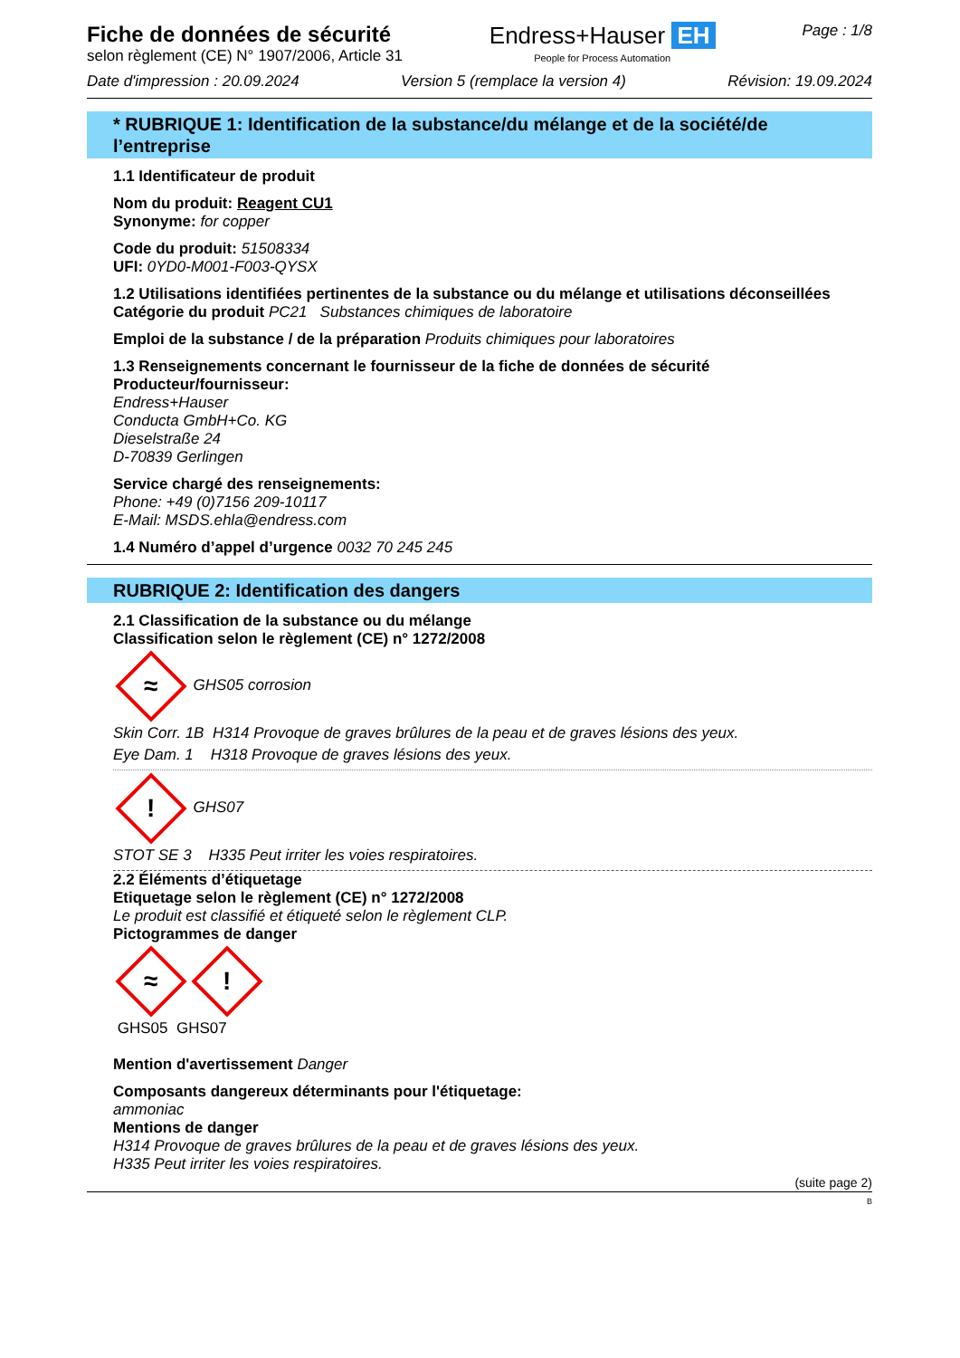Fiche de données de sécurité
selon règlement (CE) N° 1907/2006, Article 31
Endress+Hauser EH
People for Process Automation
Page : 1/8
Date d'impression : 20.09.2024 Version 5 (remplace la version 4)
Révision: 19.09.2024
* RUBRIQUE 1: Identification de la substance/du mélange et de la société/de l’entreprise
1.1 Identificateur de produit
Nom du produit: Reagent CU1
Synonyme: for copper
Code du produit: 51508334
UFI: 0YD0-M001-F003-QYSX
1.2 Utilisations identifiées pertinentes de la substance ou du mélange et utilisations déconseillées
Catégorie du produit PC21 Substances chimiques de laboratoire
Emploi de la substance / de la préparation Produits chimiques pour laboratoires
1.3 Renseignements concernant le fournisseur de la fiche de données de sécurité
Producteur/fournisseur:
Endress+Hauser
Conducta GmbH+Co. KG
Dieselstraße 24
D-70839 Gerlingen
Service chargé des renseignements:
Phone: +49 (0)7156 209-10117
E-Mail: MSDS.ehla@endress.com
1.4 Numéro d’appel d’urgence 0032 70 245 245
RUBRIQUE 2: Identification des dangers
2.1 Classification de la substance ou du mélange
Classification selon le règlement (CE) n° 1272/2008
≈ GHS05 corrosion
Skin Corr. 1B H314 Provoque de graves brûlures de la peau et de graves lésions des yeux.
Eye Dam. 1 H318 Provoque de graves lésions des yeux.
! GHS07
STOT SE 3 H335 Peut irriter les voies respiratoires.
2.2 Éléments d’étiquetage
Etiquetage selon le règlement (CE) n° 1272/2008
Le produit est classifié et étiqueté selon le règlement CLP.
Pictogrammes de danger
≈!
GHS05 GHS07
Mention d'avertissement Danger
Composants dangereux déterminants pour l'étiquetage:
ammoniac
Mentions de danger
H314 Provoque de graves brûlures de la peau et de graves lésions des yeux.
H335 Peut irriter les voies respiratoires.
(suite page 2)
B